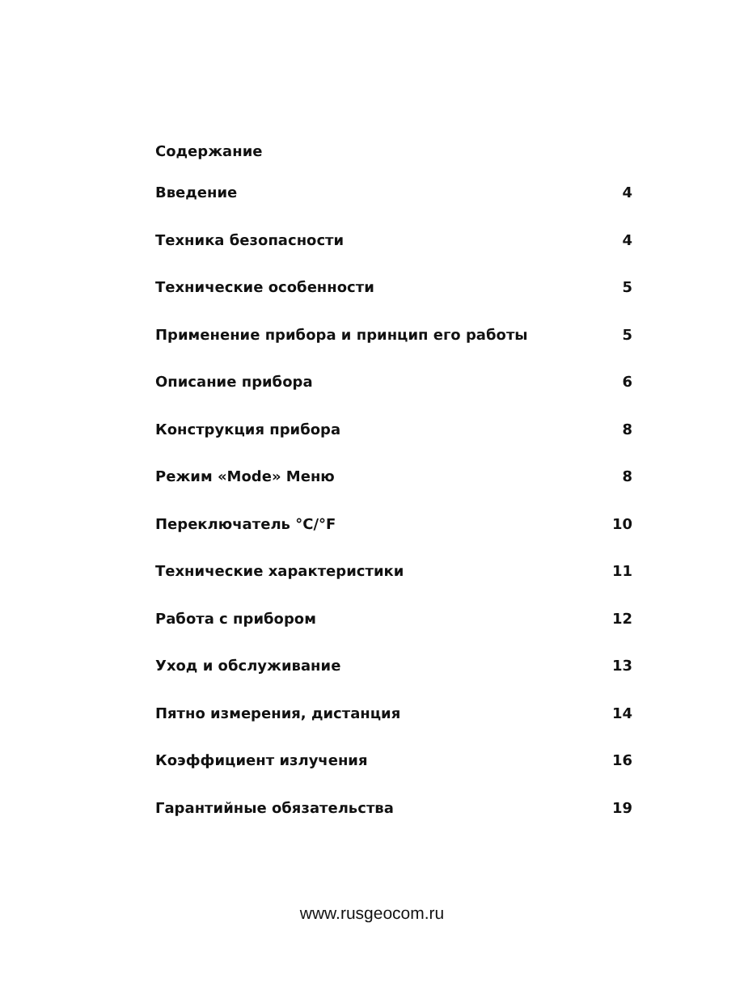Содержание
| Введение | 4 |
| Техника безопасности | 4 |
| Технические особенности | 5 |
| Применение прибора и принцип его работы | 5 |
| Описание прибора | 6 |
| Конструкция прибора | 8 |
| Режим «Mode» Меню | 8 |
| Переключатель °C/°F | 10 |
| Технические характеристики | 11 |
| Работа с прибором | 12 |
| Уход и обслуживание | 13 |
| Пятно измерения, дистанция | 14 |
| Коэффициент излучения | 16 |
| Гарантийные обязательства | 19 |
www.rusgeocom.ru